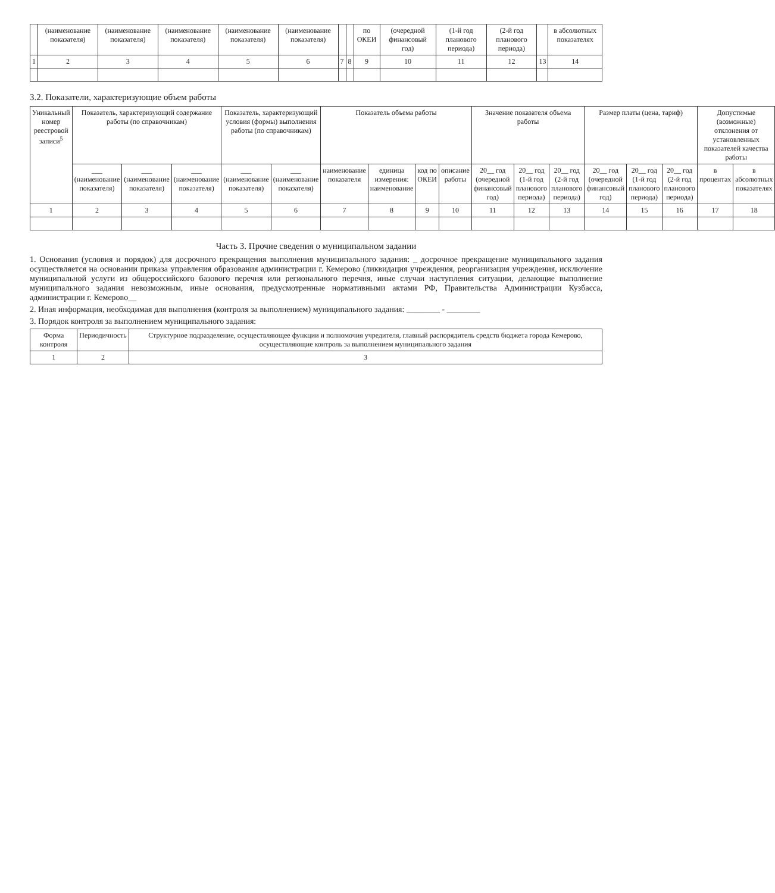| | (наименование показателя) | (наименование показателя) | (наименование показателя) | (наименование показателя) | (наименование показателя) | | | по ОКЕИ | (очередной финансовый год) | (1-й год планового периода) | (2-й год планового периода) | | в абсолютных показателях |
| --- | --- | --- | --- | --- | --- | --- | --- | --- | --- | --- | --- | --- | --- |
| 1 | 2 | 3 | 4 | 5 | 6 | 7 | 8 | 9 | 10 | 11 | 12 | 13 | 14 |
3.2. Показатели, характеризующие объем работы
| Уникальный номер реестровой записи<sup>5</sup> | Показатель, характеризующий содержание работы (по справочникам) | | | Показатель, характеризующий условия (формы) выполнения работы (по справочникам) | | Показатель объема работы | | | | Значение показателя объема работы | | | Размер платы (цена, тариф) | | | Допустимые (возможные) отклонения от установленных показателей качества работы | |
| --- | --- | --- | --- | --- | --- | --- | --- | --- | --- | --- | --- | --- | --- | --- | --- | --- | --- |
| | ___ (наименование показателя) | ___ (наименование показателя) | ___ (наименование показателя) | ___ (наименование показателя) | ___ (наименование показателя) | наименование показателя | единица измерения: наименование | код по ОКЕИ | описание работы | 20__ год (очередной финансовый год) | 20__ год (1-й год планового периода) | 20__ год (2-й год планового периода) | 20__ год (очередной финансовый год) | 20__ год (1-й год планового периода) | 20__ год (2-й год планового периода) | в процентах | в абсолютных показателях |
| 1 | 2 | 3 | 4 | 5 | 6 | 7 | 8 | 9 | 10 | 11 | 12 | 13 | 14 | 15 | 16 | 17 | 18 |
Часть 3. Прочие сведения о муниципальном задании
1. Основания (условия и порядок) для досрочного прекращения выполнения муниципального задания: _ досрочное прекращение муниципального задания осуществляется на основании приказа управления образования администрации г. Кемерово (ликвидация учреждения, реорганизация учреждения, исключение муниципальной услуги из общероссийского базового перечня или регионального перечня, иные случаи наступления ситуации, делающие выполнение муниципального задания невозможным, иные основания, предусмотренные нормативными актами РФ, Правительства Администрации Кузбасса, администрации г. Кемерово__
2. Иная информация, необходимая для выполнения (контроля за выполнением) муниципального задания: ________ - ________
3. Порядок контроля за выполнением муниципального задания:
| Форма контроля | Периодичность | Структурное подразделение, осуществляющее функции и полномочия учредителя, главный распорядитель средств бюджета города Кемерово, осуществляющие контроль за выполнением муниципального задания |
| --- | --- | --- |
| 1 | 2 | 3 |